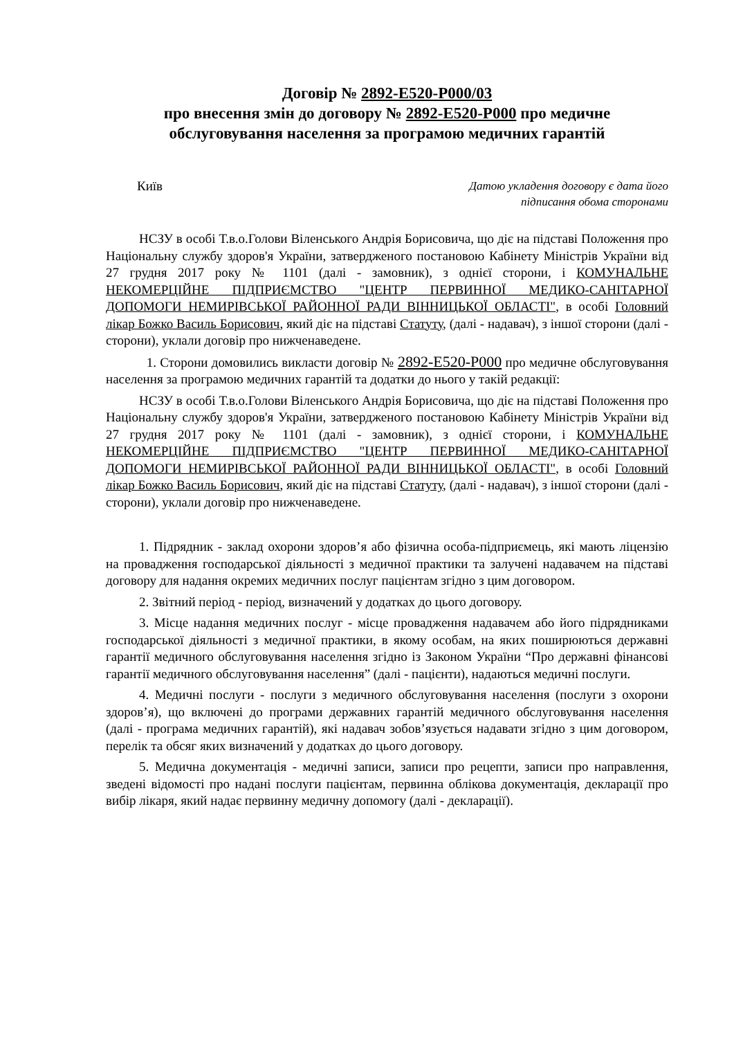Договір № 2892-E520-P000/03
про внесення змін до договору № 2892-E520-P000 про медичне обслуговування населення за програмою медичних гарантій
Київ
Датою укладення договору є дата його
підписання обома сторонами
НСЗУ в особі Т.в.о.Голови Віленського Андрія Борисовича, що діє на підставі Положення про Національну службу здоров'я України, затвердженого постановою Кабінету Міністрів України від 27 грудня 2017 року № 1101 (далі - замовник), з однієї сторони, і КОМУНАЛЬНЕ НЕКОМЕРЦІЙНЕ ПІДПРИЄМСТВО "ЦЕНТР ПЕРВИННОЇ МЕДИКО-САНІТАРНОЇ ДОПОМОГИ НЕМИРІВСЬКОЇ РАЙОННОЇ РАДИ ВІННИЦЬКОЇ ОБЛАСТІ", в особі Головний лікар Божко Василь Борисович, який діє на підставі Статуту, (далі - надавач), з іншої сторони (далі - сторони), уклали договір про нижченаведене.
1. Сторони домовились викласти договір № 2892-E520-P000 про медичне обслуговування населення за програмою медичних гарантій та додатки до нього у такій редакції:
НСЗУ в особі Т.в.о.Голови Віленського Андрія Борисовича, що діє на підставі Положення про Національну службу здоров'я України, затвердженого постановою Кабінету Міністрів України від 27 грудня 2017 року № 1101 (далі - замовник), з однієї сторони, і КОМУНАЛЬНЕ НЕКОМЕРЦІЙНЕ ПІДПРИЄМСТВО "ЦЕНТР ПЕРВИННОЇ МЕДИКО-САНІТАРНОЇ ДОПОМОГИ НЕМИРІВСЬКОЇ РАЙОННОЇ РАДИ ВІННИЦЬКОЇ ОБЛАСТІ", в особі Головний лікар Божко Василь Борисович, який діє на підставі Статуту, (далі - надавач), з іншої сторони (далі - сторони), уклали договір про нижченаведене.
1. Підрядник - заклад охорони здоров’я або фізична особа-підприємець, які мають ліцензію на провадження господарської діяльності з медичної практики та залучені надавачем на підставі договору для надання окремих медичних послуг пацієнтам згідно з цим договором.
2. Звітний період - період, визначений у додатках до цього договору.
3. Місце надання медичних послуг - місце провадження надавачем або його підрядниками господарської діяльності з медичної практики, в якому особам, на яких поширюються державні гарантії медичного обслуговування населення згідно із Законом України “Про державні фінансові гарантії медичного обслуговування населення” (далі - пацієнти), надаються медичні послуги.
4. Медичні послуги - послуги з медичного обслуговування населення (послуги з охорони здоров’я), що включені до програми державних гарантій медичного обслуговування населення (далі - програма медичних гарантій), які надавач зобов’язується надавати згідно з цим договором, перелік та обсяг яких визначений у додатках до цього договору.
5. Медична документація - медичні записи, записи про рецепти, записи про направлення, зведені відомості про надані послуги пацієнтам, первинна облікова документація, декларації про вибір лікаря, який надає первинну медичну допомогу (далі - декларації).